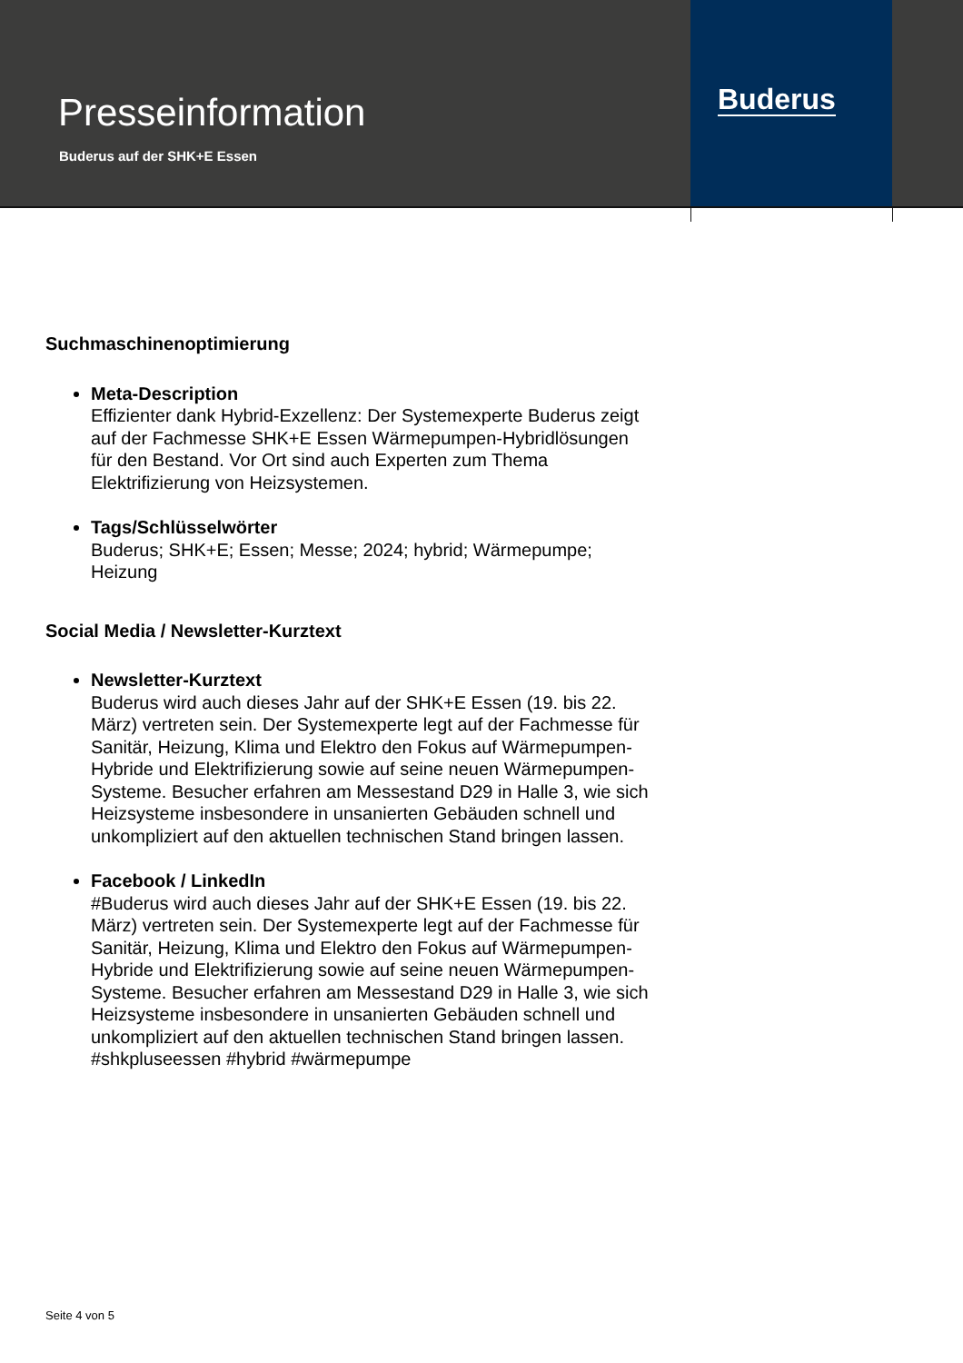Presseinformation
Buderus auf der SHK+E Essen
Buderus
Suchmaschinenoptimierung
Meta-Description
Effizienter dank Hybrid-Exzellenz: Der Systemexperte Buderus zeigt auf der Fachmesse SHK+E Essen Wärmepumpen-Hybridlösungen für den Bestand. Vor Ort sind auch Experten zum Thema Elektrifizierung von Heizsystemen.
Tags/Schlüsselwörter
Buderus; SHK+E; Essen; Messe; 2024; hybrid; Wärmepumpe; Heizung
Social Media / Newsletter-Kurztext
Newsletter-Kurztext
Buderus wird auch dieses Jahr auf der SHK+E Essen (19. bis 22. März) vertreten sein. Der Systemexperte legt auf der Fachmesse für Sanitär, Heizung, Klima und Elektro den Fokus auf Wärmepumpen-Hybride und Elektrifizierung sowie auf seine neuen Wärmepumpen-Systeme. Besucher erfahren am Messestand D29 in Halle 3, wie sich Heizsysteme insbesondere in unsanierten Gebäuden schnell und unkompliziert auf den aktuellen technischen Stand bringen lassen.
Facebook / LinkedIn
#Buderus wird auch dieses Jahr auf der SHK+E Essen (19. bis 22. März) vertreten sein. Der Systemexperte legt auf der Fachmesse für Sanitär, Heizung, Klima und Elektro den Fokus auf Wärmepumpen-Hybride und Elektrifizierung sowie auf seine neuen Wärmepumpen-Systeme. Besucher erfahren am Messestand D29 in Halle 3, wie sich Heizsysteme insbesondere in unsanierten Gebäuden schnell und unkompliziert auf den aktuellen technischen Stand bringen lassen. #shkpluseessen #hybrid #wärmepumpe
Seite 4 von 5